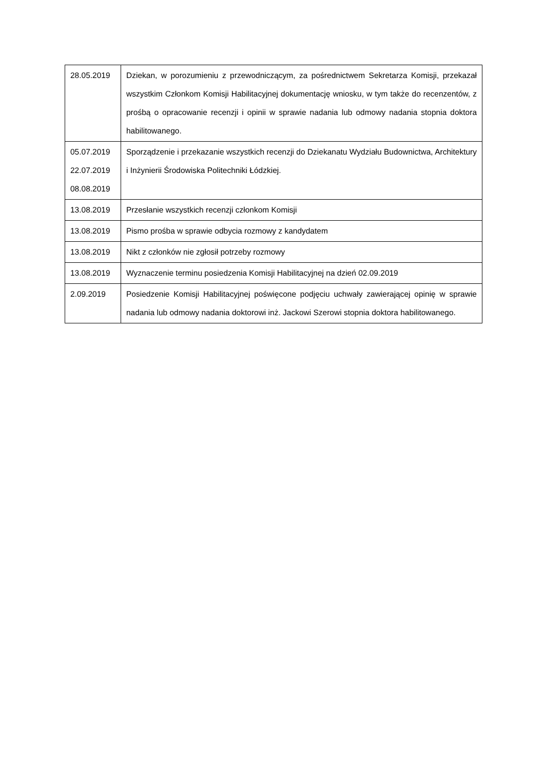| 28.05.2019 | Dziekan, w porozumieniu z przewodniczącym, za pośrednictwem Sekretarza Komisji, przekazał wszystkim Członkom Komisji Habilitacyjnej dokumentację wniosku, w tym także do recenzentów, z prośbą o opracowanie recenzji i opinii w sprawie nadania lub odmowy nadania stopnia doktora habilitowanego. |
| 05.07.2019 22.07.2019 08.08.2019 | Sporządzenie i przekazanie wszystkich recenzji do Dziekanatu Wydziału Budownictwa, Architektury i Inżynierii Środowiska Politechniki Łódzkiej. |
| 13.08.2019 | Przesłanie wszystkich recenzji członkom Komisji |
| 13.08.2019 | Pismo prośba w sprawie odbycia rozmowy z kandydatem |
| 13.08.2019 | Nikt z członków nie zgłosił potrzeby rozmowy |
| 13.08.2019 | Wyznaczenie terminu posiedzenia Komisji Habilitacyjnej na dzień 02.09.2019 |
| 2.09.2019 | Posiedzenie Komisji Habilitacyjnej poświęcone podjęciu uchwały zawierającej opinię w sprawie nadania lub odmowy nadania doktorowi inż. Jackowi Szerowi stopnia doktora habilitowanego. |